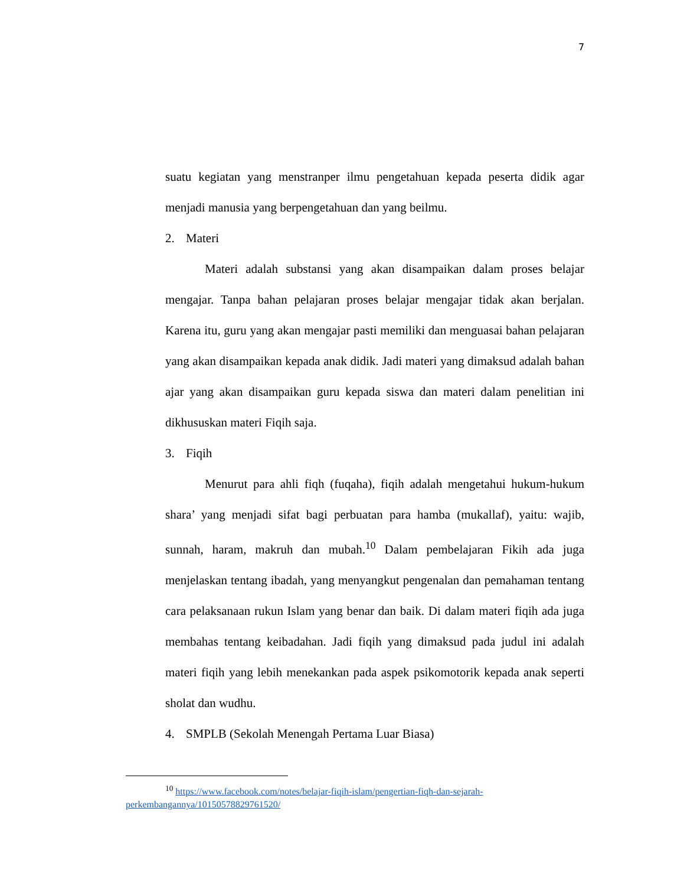7
suatu kegiatan yang menstranper ilmu pengetahuan kepada peserta didik agar menjadi manusia yang berpengetahuan dan yang beilmu.
2. Materi
Materi adalah substansi yang akan disampaikan dalam proses belajar mengajar. Tanpa bahan pelajaran proses belajar mengajar tidak akan berjalan. Karena itu, guru yang akan mengajar pasti memiliki dan menguasai bahan pelajaran yang akan disampaikan kepada anak didik. Jadi materi yang dimaksud adalah bahan ajar yang akan disampaikan guru kepada siswa dan materi dalam penelitian ini dikhususkan materi Fiqih saja.
3. Fiqih
Menurut para ahli fiqh (fuqaha), fiqih adalah mengetahui hukum-hukum shara’ yang menjadi sifat bagi perbuatan para hamba (mukallaf), yaitu: wajib, sunnah, haram, makruh dan mubah.<sup>10</sup> Dalam pembelajaran Fikih ada juga menjelaskan tentang ibadah, yang menyangkut pengenalan dan pemahaman tentang cara pelaksanaan rukun Islam yang benar dan baik. Di dalam materi fiqih ada juga membahas tentang keibadahan. Jadi fiqih yang dimaksud pada judul ini adalah materi fiqih yang lebih menekankan pada aspek psikomotorik kepada anak seperti sholat dan wudhu.
4. SMPLB (Sekolah Menengah Pertama Luar Biasa)
<sup>10</sup> https://www.facebook.com/notes/belajar-fiqih-islam/pengertian-fiqh-dan-sejarah-perkembangannya/10150578829761520/